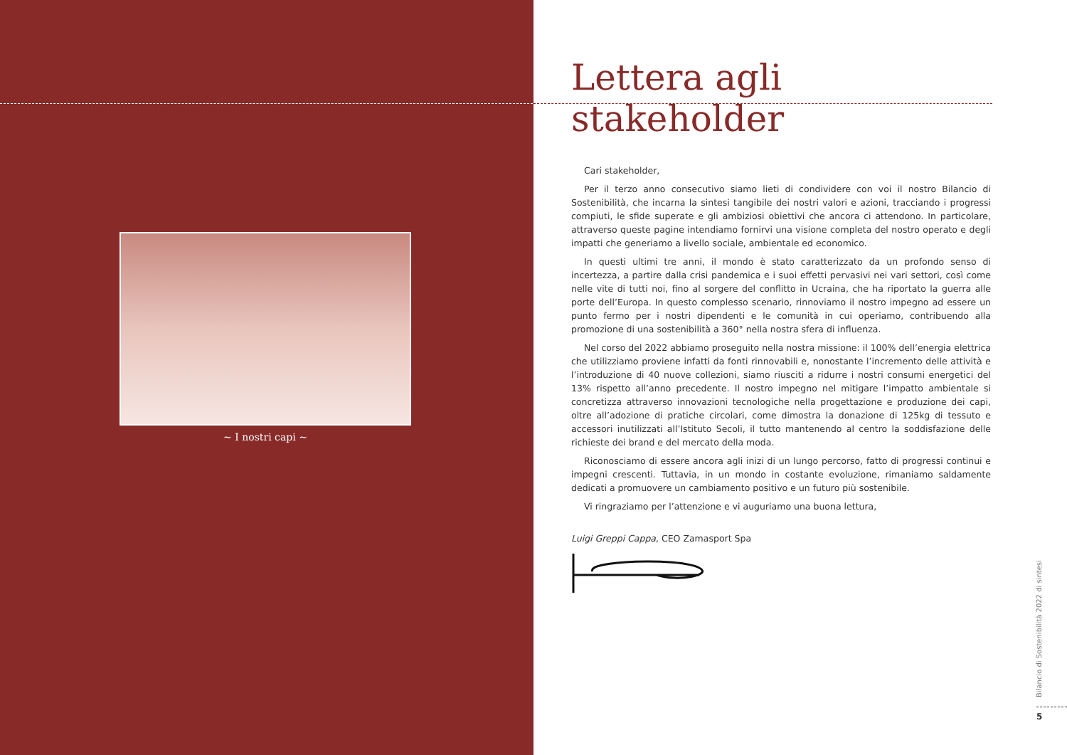~ I nostri capi ~
Lettera agli stakeholder
Cari stakeholder,
Per il terzo anno consecutivo siamo lieti di condividere con voi il nostro Bilancio di Sostenibilità, che incarna la sintesi tangibile dei nostri valori e azioni, tracciando i progressi compiuti, le sfide superate e gli ambiziosi obiettivi che ancora ci attendono. In particolare, attraverso queste pagine intendiamo fornirvi una visione completa del nostro operato e degli impatti che generiamo a livello sociale, ambientale ed economico.
In questi ultimi tre anni, il mondo è stato caratterizzato da un profondo senso di incertezza, a partire dalla crisi pandemica e i suoi effetti pervasivi nei vari settori, così come nelle vite di tutti noi, fino al sorgere del conflitto in Ucraina, che ha riportato la guerra alle porte dell’Europa. In questo complesso scenario, rinnoviamo il nostro impegno ad essere un punto fermo per i nostri dipendenti e le comunità in cui operiamo, contribuendo alla promozione di una sostenibilità a 360° nella nostra sfera di influenza.
Nel corso del 2022 abbiamo proseguito nella nostra missione: il 100% dell’energia elettrica che utilizziamo proviene infatti da fonti rinnovabili e, nonostante l’incremento delle attività e l’introduzione di 40 nuove collezioni, siamo riusciti a ridurre i nostri consumi energetici del 13% rispetto all’anno precedente. Il nostro impegno nel mitigare l’impatto ambientale si concretizza attraverso innovazioni tecnologiche nella progettazione e produzione dei capi, oltre all’adozione di pratiche circolari, come dimostra la donazione di 125kg di tessuto e accessori inutilizzati all’Istituto Secoli, il tutto mantenendo al centro la soddisfazione delle richieste dei brand e del mercato della moda.
Riconosciamo di essere ancora agli inizi di un lungo percorso, fatto di progressi continui e impegni crescenti. Tuttavia, in un mondo in costante evoluzione, rimaniamo saldamente dedicati a promuovere un cambiamento positivo e un futuro più sostenibile.
Vi ringraziamo per l’attenzione e vi auguriamo una buona lettura,
Luigi Greppi Cappa, CEO Zamasport Spa
Bilancio di Sostenibilità 2022 di sintesi
5